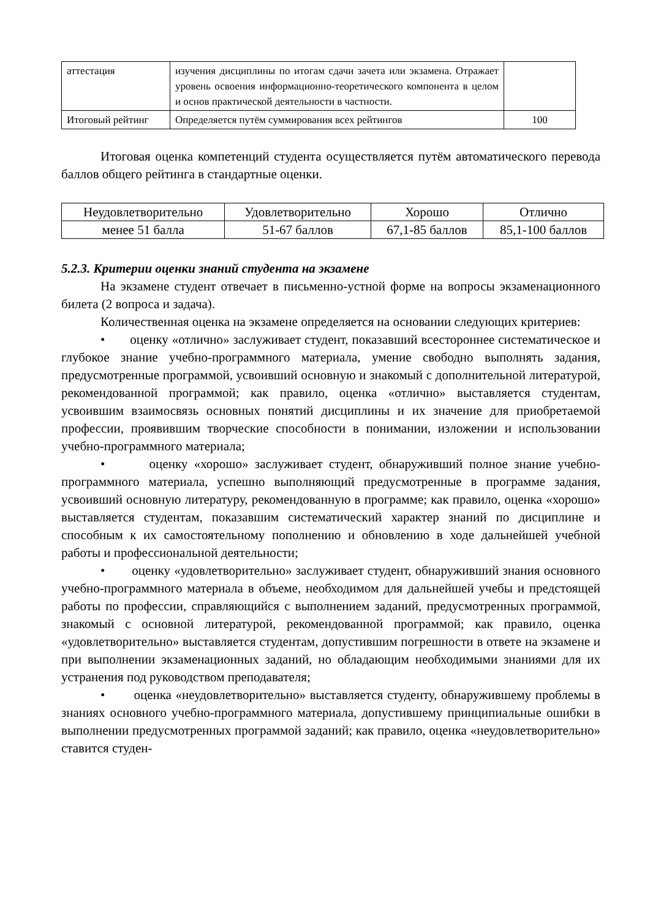| аттестация | изучения дисциплины по итогам сдачи зачета или экзамена. Отражает уровень освоения информационно-теоретического компонента в целом и основ практической деятельности в частности. | |
| Итоговый рейтинг | Определяется путём суммирования всех рейтингов | 100 |
Итоговая оценка компетенций студента осуществляется путём автоматического перевода баллов общего рейтинга в стандартные оценки.
| Неудовлетворительно | Удовлетворительно | Хорошо | Отлично |
| менее 51 балла | 51-67 баллов | 67,1-85 баллов | 85,1-100 баллов |
5.2.3. Критерии оценки знаний студента на экзамене
На экзамене студент отвечает в письменно-устной форме на вопросы экзаменационного билета (2 вопроса и задача).
Количественная оценка на экзамене определяется на основании следующих критериев:
• оценку «отлично» заслуживает студент, показавший всестороннее систематическое и глубокое знание учебно-программного материала, умение свободно выполнять задания, предусмотренные программой, усвоивший основную и знакомый с дополнительной литературой, рекомендованной программой; как правило, оценка «отлично» выставляется студентам, усвоившим взаимосвязь основных понятий дисциплины и их значение для приобретаемой профессии, проявившим творческие способности в понимании, изложении и использовании учебно-программного материала;
• оценку «хорошо» заслуживает студент, обнаруживший полное знание учебно-программного материала, успешно выполняющий предусмотренные в программе задания, усвоивший основную литературу, рекомендованную в программе; как правило, оценка «хорошо» выставляется студентам, показавшим систематический характер знаний по дисциплине и способным к их самостоятельному пополнению и обновлению в ходе дальнейшей учебной работы и профессиональной деятельности;
• оценку «удовлетворительно» заслуживает студент, обнаруживший знания основного учебно-программного материала в объеме, необходимом для дальнейшей учебы и предстоящей работы по профессии, справляющийся с выполнением заданий, предусмотренных программой, знакомый с основной литературой, рекомендованной программой; как правило, оценка «удовлетворительно» выставляется студентам, допустившим погрешности в ответе на экзамене и при выполнении экзаменационных заданий, но обладающим необходимыми знаниями для их устранения под руководством преподавателя;
• оценка «неудовлетворительно» выставляется студенту, обнаружившему проблемы в знаниях основного учебно-программного материала, допустившему принципиальные ошибки в выполнении предусмотренных программой заданий; как правило, оценка «неудовлетворительно» ставится студен-